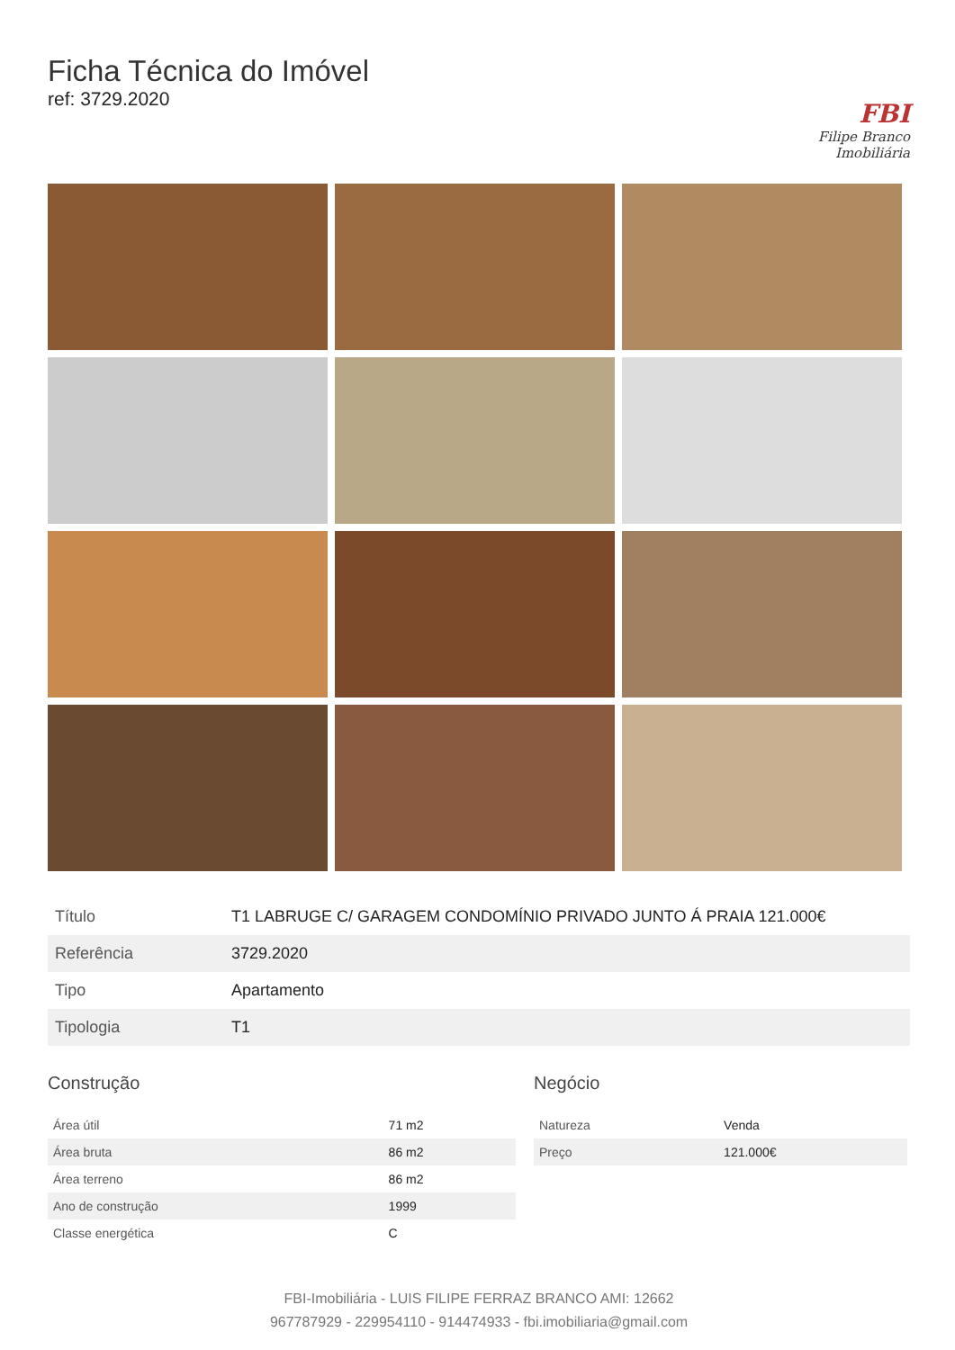Ficha Técnica do Imóvel
ref: 3729.2020
FBI
Filipe Branco
Imobiliária
| Título | T1 LABRUGE C/ GARAGEM CONDOMÍNIO PRIVADO JUNTO Á PRAIA 121.000€ |
| Referência | 3729.2020 |
| Tipo | Apartamento |
| Tipologia | T1 |
Construção
| Área útil | 71 m2 |
| Área bruta | 86 m2 |
| Área terreno | 86 m2 |
| Ano de construção | 1999 |
| Classe energética | C |
Negócio
| Natureza | Venda |
| Preço | 121.000€ |
FBI-Imobiliária - LUIS FILIPE FERRAZ BRANCO AMI: 12662
967787929 - 229954110 - 914474933 - fbi.imobiliaria@gmail.com